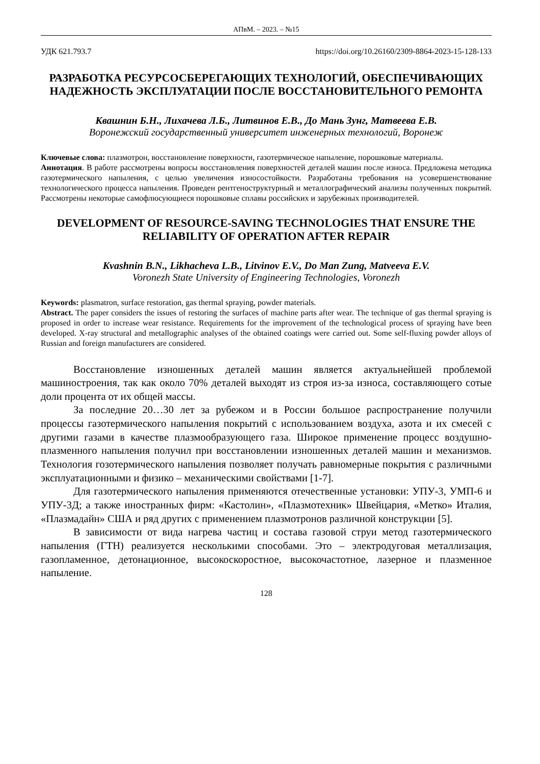АПвМ. – 2023. – №15
УДК 621.793.7 https://doi.org/10.26160/2309-8864-2023-15-128-133
РАЗРАБОТКА РЕСУРСОСБЕРЕГАЮЩИХ ТЕХНОЛОГИЙ, ОБЕСПЕЧИВАЮЩИХ НАДЕЖНОСТЬ ЭКСПЛУАТАЦИИ ПОСЛЕ ВОССТАНОВИТЕЛЬНОГО РЕМОНТА
Квашнин Б.Н., Лихачева Л.Б., Литвинов Е.В., До Мань Зунг, Матвеева Е.В.
Воронежский государственный университет инженерных технологий, Воронеж
Ключевые слова: плазмотрон, восстановление поверхности, газотермическое напыление, порошковые материалы.
Аннотация. В работе рассмотрены вопросы восстановления поверхностей деталей машин после износа. Предложена методика газотермического напыления, с целью увеличения износостойкости. Разработаны требования на усовершенствование технологического процесса напыления. Проведен рентгеноструктурный и металлографический анализы полученных покрытий. Рассмотрены некоторые самофлюсующиеся порошковые сплавы российских и зарубежных производителей.
DEVELOPMENT OF RESOURCE-SAVING TECHNOLOGIES THAT ENSURE THE RELIABILITY OF OPERATION AFTER REPAIR
Kvashnin B.N., Likhacheva L.B., Litvinov E.V., Do Man Zung, Matveeva E.V.
Voronezh State University of Engineering Technologies, Voronezh
Keywords: plasmatron, surface restoration, gas thermal spraying, powder materials.
Abstract. The paper considers the issues of restoring the surfaces of machine parts after wear. The technique of gas thermal spraying is proposed in order to increase wear resistance. Requirements for the improvement of the technological process of spraying have been developed. X-ray structural and metallographic analyses of the obtained coatings were carried out. Some self-fluxing powder alloys of Russian and foreign manufacturers are considered.
Восстановление изношенных деталей машин является актуальнейшей проблемой машиностроения, так как около 70% деталей выходят из строя из-за износа, составляющего сотые доли процента от их общей массы.
За последние 20…30 лет за рубежом и в России большое распространение получили процессы газотермического напыления покрытий с использованием воздуха, азота и их смесей с другими газами в качестве плазмообразующего газа. Широкое применение процесс воздушно-плазменного напыления получил при восстановлении изношенных деталей машин и механизмов. Технология гозотермического напыления позволяет получать равномерные покрытия с различными эксплуатационными и физико – механическими свойствами [1-7].
Для газотермического напыления применяются отечественные установки: УПУ-3, УМП-6 и УПУ-3Д; а также иностранных фирм: «Кастолин», «Плазмотехник» Швейцария, «Метко» Италия, «Плазмадайн» США и ряд других с применением плазмотронов различной конструкции [5].
В зависимости от вида нагрева частиц и состава газовой струи метод газотермического напыления (ГТН) реализуется несколькими способами. Это – электродуговая металлизация, газопламенное, детонационное, высокоскоростное, высокочастотное, лазерное и плазменное напыление.
128